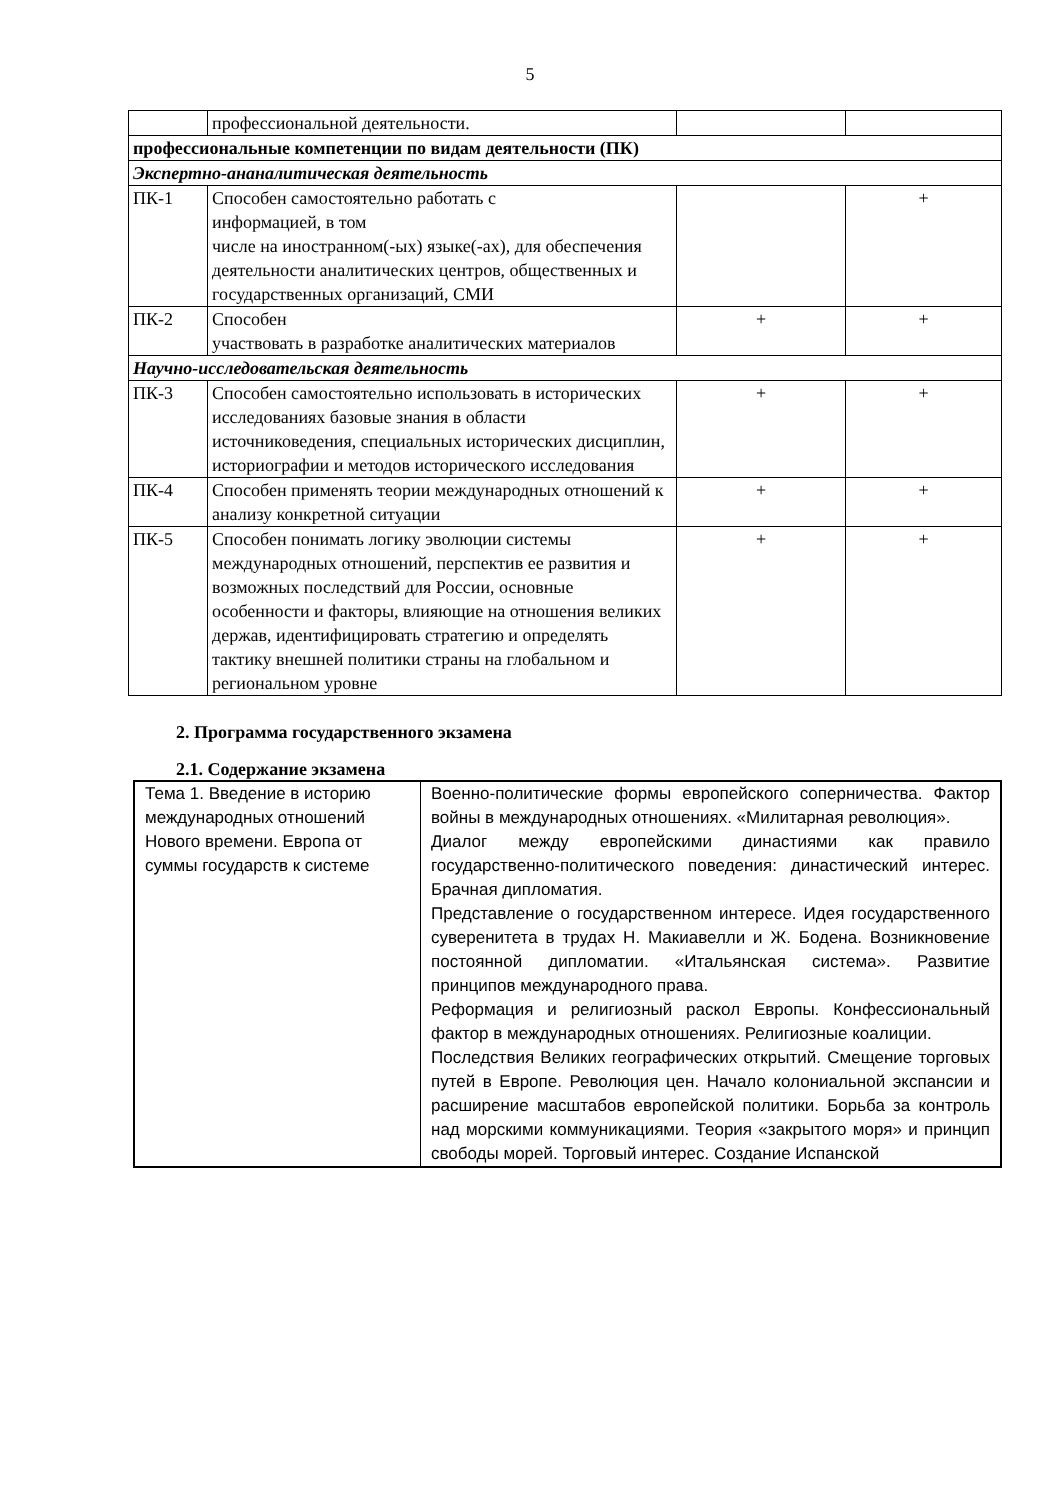5
| | профессиональной деятельности. | | |
| профессиональные компетенции по видам деятельности (ПК) | | | |
| Экспертно-ананалитическая деятельность | | | |
| ПК-1 | Способен самостоятельно работать с информацией, в том числе на иностранном(-ых) языке(-ах), для обеспечения деятельности аналитических центров, общественных и государственных организаций, СМИ | | + |
| ПК-2 | Способен участвовать в разработке аналитических материалов | + | + |
| Научно-исследовательская деятельность | | | |
| ПК-3 | Способен самостоятельно использовать в исторических исследованиях базовые знания в области источниковедения, специальных исторических дисциплин, историографии и методов исторического исследования | + | + |
| ПК-4 | Способен применять теории международных отношений к анализу конкретной ситуации | + | + |
| ПК-5 | Способен понимать логику эволюции системы международных отношений, перспектив ее развития и возможных последствий для России, основные особенности и факторы, влияющие на отношения великих держав, идентифицировать стратегию и определять тактику внешней политики страны на глобальном и региональном уровне | + | + |
2. Программа государственного экзамена
2.1. Содержание экзамена
| Тема 1. Введение в историю международных отношений Нового времени. Европа от суммы государств к системе | Военно-политические формы европейского соперничества. Фактор войны в международных отношениях. «Милитарная революция». Диалог между европейскими династиями как правило государственно-политического поведения: династический интерес. Брачная дипломатия. Представление о государственном интересе. Идея государственного суверенитета в трудах Н. Макиавелли и Ж. Бодена. Возникновение постоянной дипломатии. «Итальянская система». Развитие принципов международного права. Реформация и религиозный раскол Европы. Конфессиональный фактор в международных отношениях. Религиозные коалиции. Последствия Великих географических открытий. Смещение торговых путей в Европе. Революция цен. Начало колониальной экспансии и расширение масштабов европейской политики. Борьба за контроль над морскими коммуникациями. Теория «закрытого моря» и принцип свободы морей. Торговый интерес. Создание Испанской |